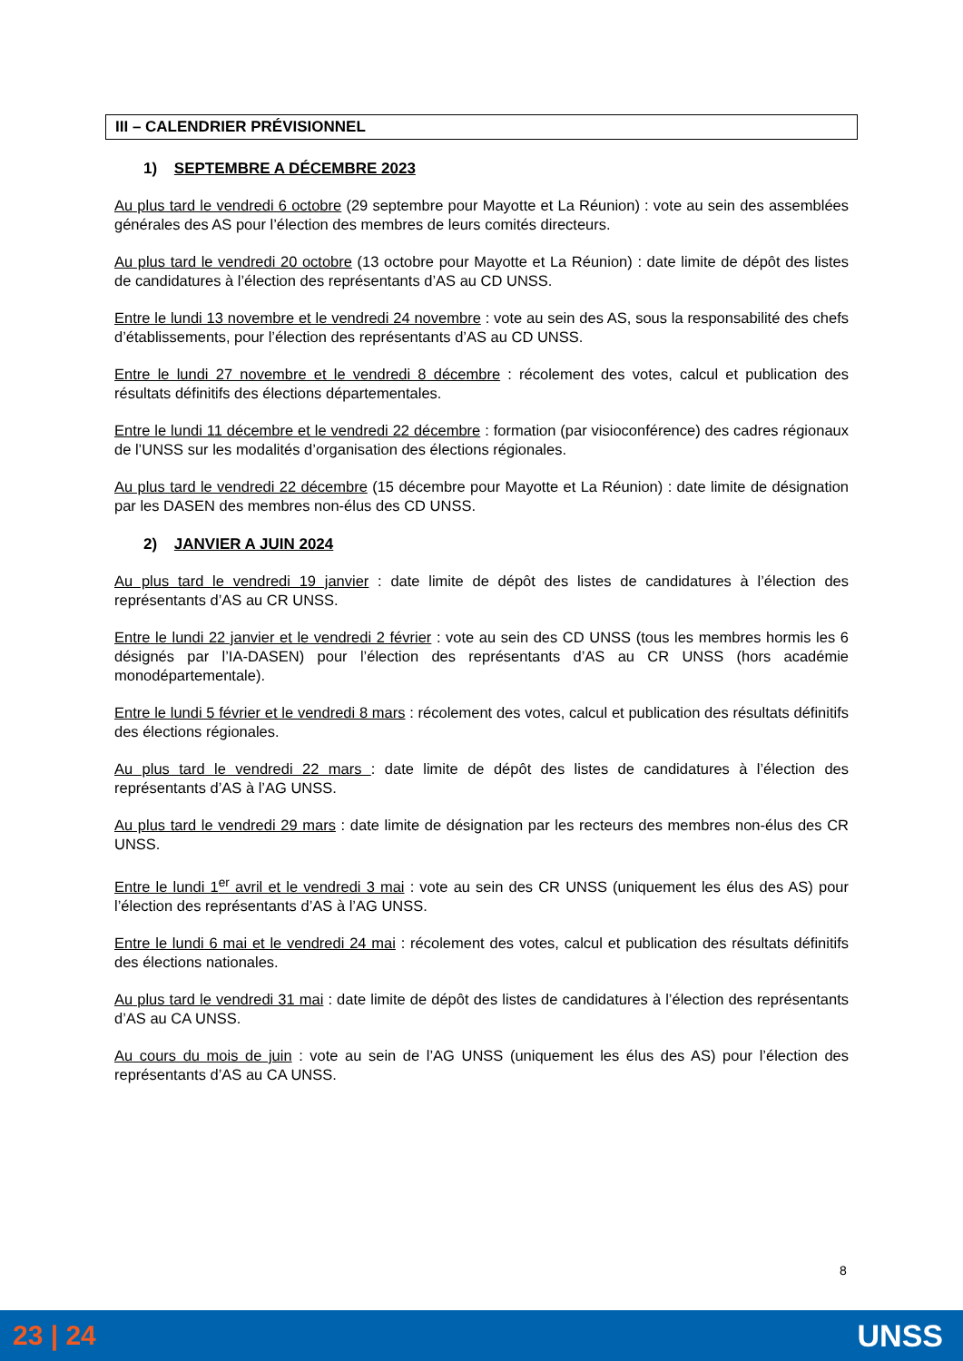III – CALENDRIER PRÉVISIONNEL
1) SEPTEMBRE A DÉCEMBRE 2023
Au plus tard le vendredi 6 octobre (29 septembre pour Mayotte et La Réunion) : vote au sein des assemblées générales des AS pour l’élection des membres de leurs comités directeurs.
Au plus tard le vendredi 20 octobre (13 octobre pour Mayotte et La Réunion) : date limite de dépôt des listes de candidatures à l’élection des représentants d’AS au CD UNSS.
Entre le lundi 13 novembre et le vendredi 24 novembre : vote au sein des AS, sous la responsabilité des chefs d’établissements, pour l’élection des représentants d’AS au CD UNSS.
Entre le lundi 27 novembre et le vendredi 8 décembre : récolement des votes, calcul et publication des résultats définitifs des élections départementales.
Entre le lundi 11 décembre et le vendredi 22 décembre : formation (par visioconférence) des cadres régionaux de l’UNSS sur les modalités d’organisation des élections régionales.
Au plus tard le vendredi 22 décembre (15 décembre pour Mayotte et La Réunion) : date limite de désignation par les DASEN des membres non-élus des CD UNSS.
2) JANVIER A JUIN 2024
Au plus tard le vendredi 19 janvier : date limite de dépôt des listes de candidatures à l’élection des représentants d’AS au CR UNSS.
Entre le lundi 22 janvier et le vendredi 2 février : vote au sein des CD UNSS (tous les membres hormis les 6 désignés par l’IA-DASEN) pour l’élection des représentants d’AS au CR UNSS (hors académie monodépartementale).
Entre le lundi 5 février et le vendredi 8 mars : récolement des votes, calcul et publication des résultats définitifs des élections régionales.
Au plus tard le vendredi 22 mars : date limite de dépôt des listes de candidatures à l’élection des représentants d’AS à l’AG UNSS.
Au plus tard le vendredi 29 mars : date limite de désignation par les recteurs des membres non-élus des CR UNSS.
Entre le lundi 1<sup>er</sup> avril et le vendredi 3 mai : vote au sein des CR UNSS (uniquement les élus des AS) pour l’élection des représentants d’AS à l’AG UNSS.
Entre le lundi 6 mai et le vendredi 24 mai : récolement des votes, calcul et publication des résultats définitifs des élections nationales.
Au plus tard le vendredi 31 mai : date limite de dépôt des listes de candidatures à l’élection des représentants d’AS au CA UNSS.
Au cours du mois de juin : vote au sein de l’AG UNSS (uniquement les élus des AS) pour l’élection des représentants d’AS au CA UNSS.
8
23 | 24 UNSS